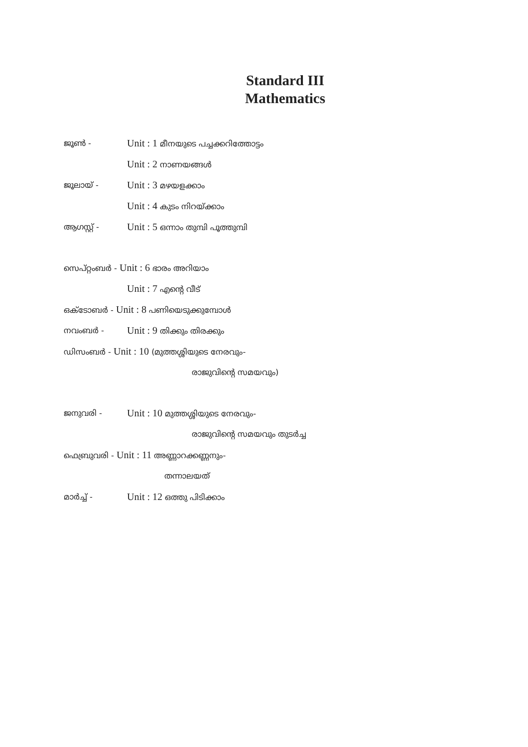Standard III
Mathematics
ജൂൺ - Unit : 1 മീനയുടെ പച്ചക്കറിത്തോട്ടം
Unit : 2 നാണയങ്ങൾ
ജൂലായ് - Unit : 3 മഴയളക്കാം
Unit : 4 കുടം നിറയ്ക്കാം
ആഗസ്റ്റ് - Unit : 5 ഒന്നാം തുമ്പി പൂത്തുമ്പി
സെപ്റ്റംബർ - Unit : 6 ഭാരം അറിയാം
Unit : 7 എന്റെ വീട്
ഒക്ടോബർ - Unit : 8 പണിയെടുക്കുമ്പോൾ
നവംബർ - Unit : 9 തിക്കും തിരക്കും
ഡിസംബർ - Unit : 10 (മുത്തശ്ശിയുടെ നേരവും-
രാജുവിന്റെ സമയവും)
ജനുവരി - Unit : 10 മുത്തശ്ശിയുടെ നേരവും-
രാജുവിന്റെ സമയവും തുടർച്ച
ഫെബ്രുവരി - Unit : 11 അണ്ണാറക്കണ്ണനും-
തന്നാലയത്
മാർച്ച് - Unit : 12 ഒത്തു പിടിക്കാം